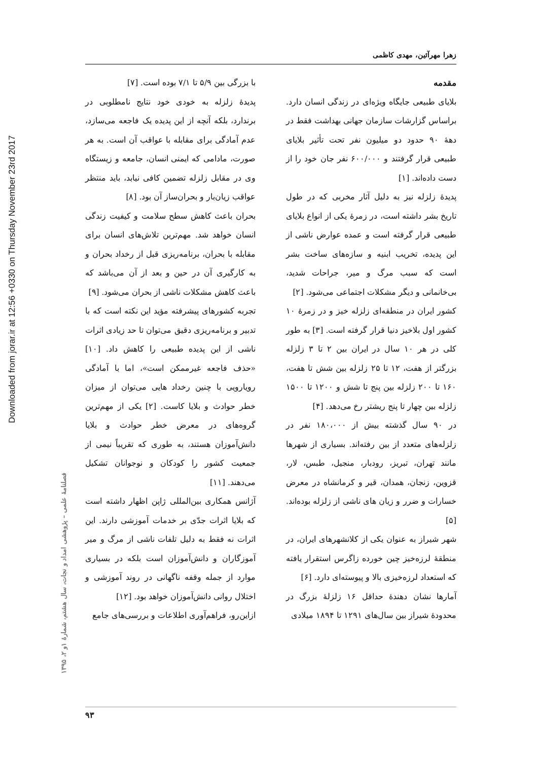Downloaded from jorar.ir at 12:56 +0330 on Thursday November 23rd 2017
فصلنامهٔ علمی – پژوهشی امداد و نجات، سال هشتم، شمارهٔ ۱و ۲، ۱۳۹۵
زهرا مهرآئین، مهدی کاظمی
مقدمه
بلایای طبیعی جایگاه ویژه‌ای در زندگی انسان دارد. براساس گزارشات سازمان جهانی بهداشت فقط در دههٔ ۹۰ حدود دو میلیون نفر تحت تأثیر بلایای طبیعی قرار گرفتند و ۶۰۰/۰۰۰ نفر جان خود را از دست داده‌اند. [۱]
پدیدهٔ زلزله نیز به دلیل آثار مخربی که در طول تاریخ بشر داشته است، در زمرهٔ یکی از انواع بلایای طبیعی قرار گرفته است و عمده عوارض ناشی از این پدیده، تخریب ابنیه و سازه‌های ساخت بشر است که سبب مرگ و میر، جراحات شدید، بی‌خانمانی و دیگر مشکلات اجتماعی می‌شود. [۲]
کشور ایران در منطقه‌ای زلزله خیز و در زمرهٔ ۱۰ کشور اول بلاخیز دنیا قرار گرفته است. [۳] به طور کلی در هر ۱۰ سال در ایران بین ۲ تا ۳ زلزله بزرگتر از هفت، ۱۲ تا ۲۵ زلزله بین شش تا هفت، ۱۶۰ تا ۲۰۰ زلزله بین پنج تا شش و ۱۲۰۰ تا ۱۵۰۰ زلزله بین چهار تا پنج ریشتر رخ می‌دهد. [۴]
در ۹۰ سال گذشته بیش از ۱۸۰،۰۰۰ نفر در زلزله‌های متعدد از بین رفته‌اند. بسیاری از شهرها مانند تهران، تبریز، رودبار، منجیل، طبس، لار، قزوین، زنجان، همدان، قیر و کرمانشاه در معرض خسارات و ضرر و زیان های ناشی از زلزله بوده‌اند. [۵]
شهر شیراز به عنوان یکی از کلانشهرهای ایران، در منطقهٔ لرزه‌خیز چین خورده زاگرس استقرار یافته که استعداد لرزه‌خیزی بالا و پیوسته‌ای دارد. [۶]
آمارها نشان دهندهٔ حداقل ۱۶ زلزلهٔ بزرگ در محدودهٔ شیراز بین سال‌های ۱۲۹۱ تا ۱۸۹۴ میلادی
با بزرگی بین ۵/۹ تا ۷/۱ بوده است. [۷]
پدیدهٔ زلزله به خودی خود نتایج نامطلوبی در برندارد، بلکه آنچه از این پدیده یک فاجعه می‌سازد، عدم آمادگی برای مقابله با عواقب آن است. به هر صورت، مادامی که ایمنی انسان، جامعه و زیستگاه وی در مقابل زلزله تضمین کافی نیابد، باید منتظر عواقب زیان‌بار و بحران‌ساز آن بود. [۸]
بحران باعث کاهش سطح سلامت و کیفیت زندگی انسان خواهد شد. مهم‌ترین تلاش‌های انسان برای مقابله با بحران، برنامه‌ریزی قبل از رخداد بحران و به کارگیری آن در حین و بعد از آن می‌باشد که باعث کاهش مشکلات ناشی از بحران می‌شود. [۹]
تجربه کشورهای پیشرفته مؤید این نکته است که با تدبیر و برنامه‌ریزی دقیق می‌توان تا حد زیادی اثرات ناشی از این پدیده طبیعی را کاهش داد. [۱۰] «حذف فاجعه غیرممکن است»، اما با آمادگی رویارویی با چنین رخداد هایی می‌توان از میزان خطر حوادث و بلایا کاست. [۲] یکی از مهم‌ترین گروه‌های در معرض خطر حوادث و بلایا دانش‌آموزان هستند، به طوری که تقریباً نیمی از جمعیت کشور را کودکان و نوجوانان تشکیل می‌دهند. [۱۱]
آژانس همکاری بین‌المللی ژاپن اظهار داشته است که بلایا اثرات جدّی بر خدمات آموزشی دارند. این اثرات نه فقط به دلیل تلفات ناشی از مرگ و میر آموزگاران و دانش‌آموزان است بلکه در بسیاری موارد از جمله وقفه ناگهانی در روند آموزشی و اختلال روانی دانش‌آموزان خواهد بود. [۱۲]
ازاین‌رو، فراهم‌آوری اطلاعات و بررسی‌های جامع
۹۳